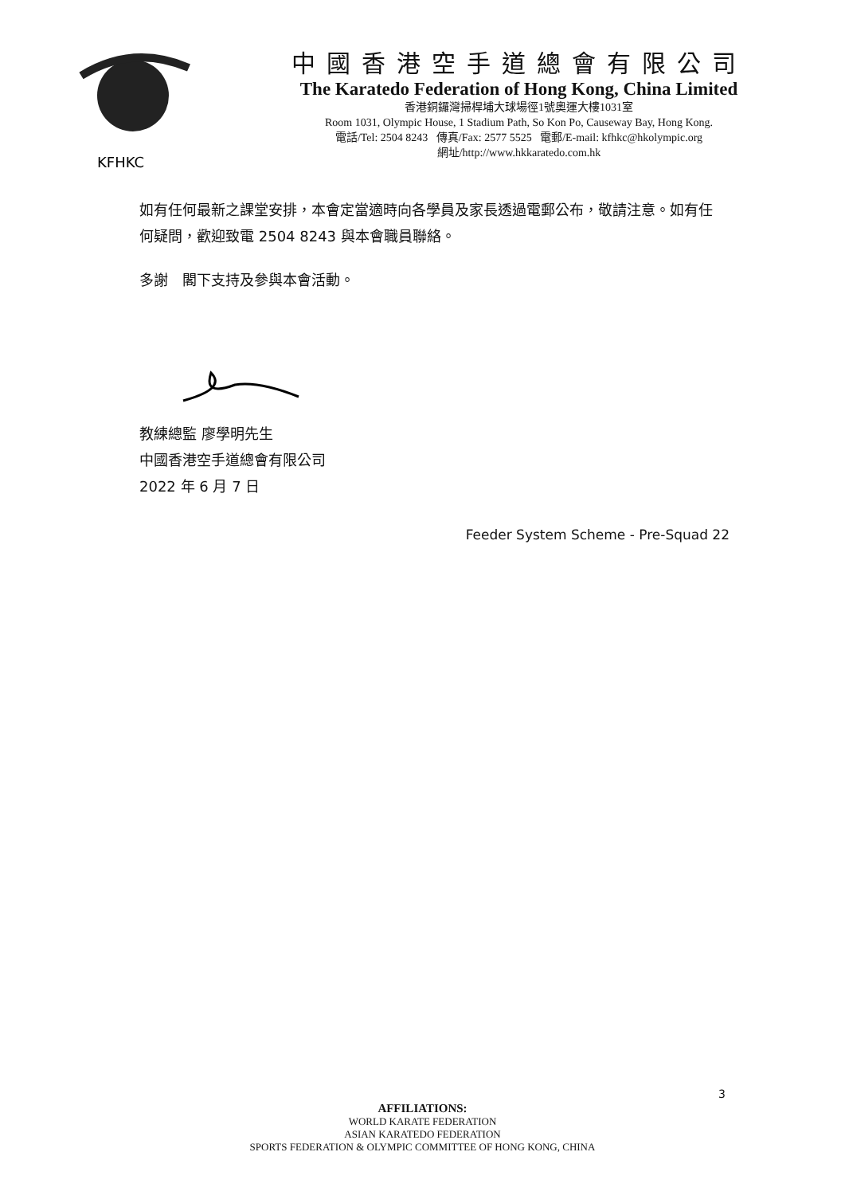KFHKC
中國香港空手道總會有限公司
The Karatedo Federation of Hong Kong, China Limited
香港銅鑼灣掃桿埔大球場徑1號奧運大樓1031室
Room 1031, Olympic House, 1 Stadium Path, So Kon Po, Causeway Bay, Hong Kong.
電話/Tel: 2504 8243 傳真/Fax: 2577 5525 電郵/E-mail: kfhkc@hkolympic.org
網址/http://www.hkkaratedo.com.hk
如有任何最新之課堂安排，本會定當適時向各學員及家長透過電郵公布，敬請注意。如有任何疑問，歡迎致電 2504 8243 與本會職員聯絡。
多謝　閣下支持及參與本會活動。
教練總監 廖學明先生
中國香港空手道總會有限公司
2022 年 6 月 7 日
Feeder System Scheme - Pre-Squad 22
3
AFFILIATIONS:
WORLD KARATE FEDERATION
ASIAN KARATEDO FEDERATION
SPORTS FEDERATION & OLYMPIC COMMITTEE OF HONG KONG, CHINA